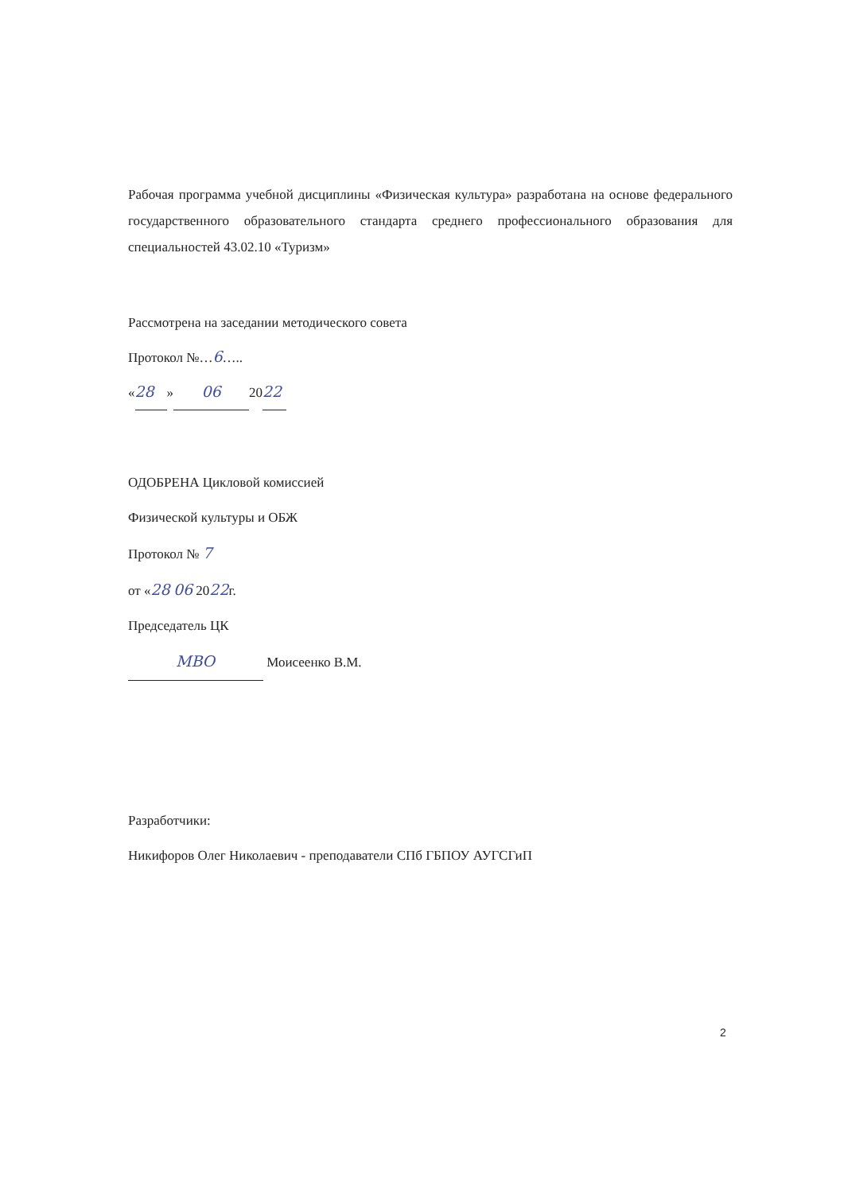Рабочая программа учебной дисциплины «Физическая культура» разработана на основе федерального государственного образовательного стандарта среднего профессионального образования для специальностей 43.02.10 «Туризм»
Рассмотрена на заседании методического совета
Протокол №…6…..
« 28 » 06 20 22
ОДОБРЕНА Цикловой комиссией
Физической культуры и ОБЖ
Протокол № 7
от «28 06 2022г.
Председатель ЦК
МВО Моисеенко В.М.
Разработчики:
Никифоров Олег Николаевич - преподаватели СПб ГБПОУ АУГСГиП
2